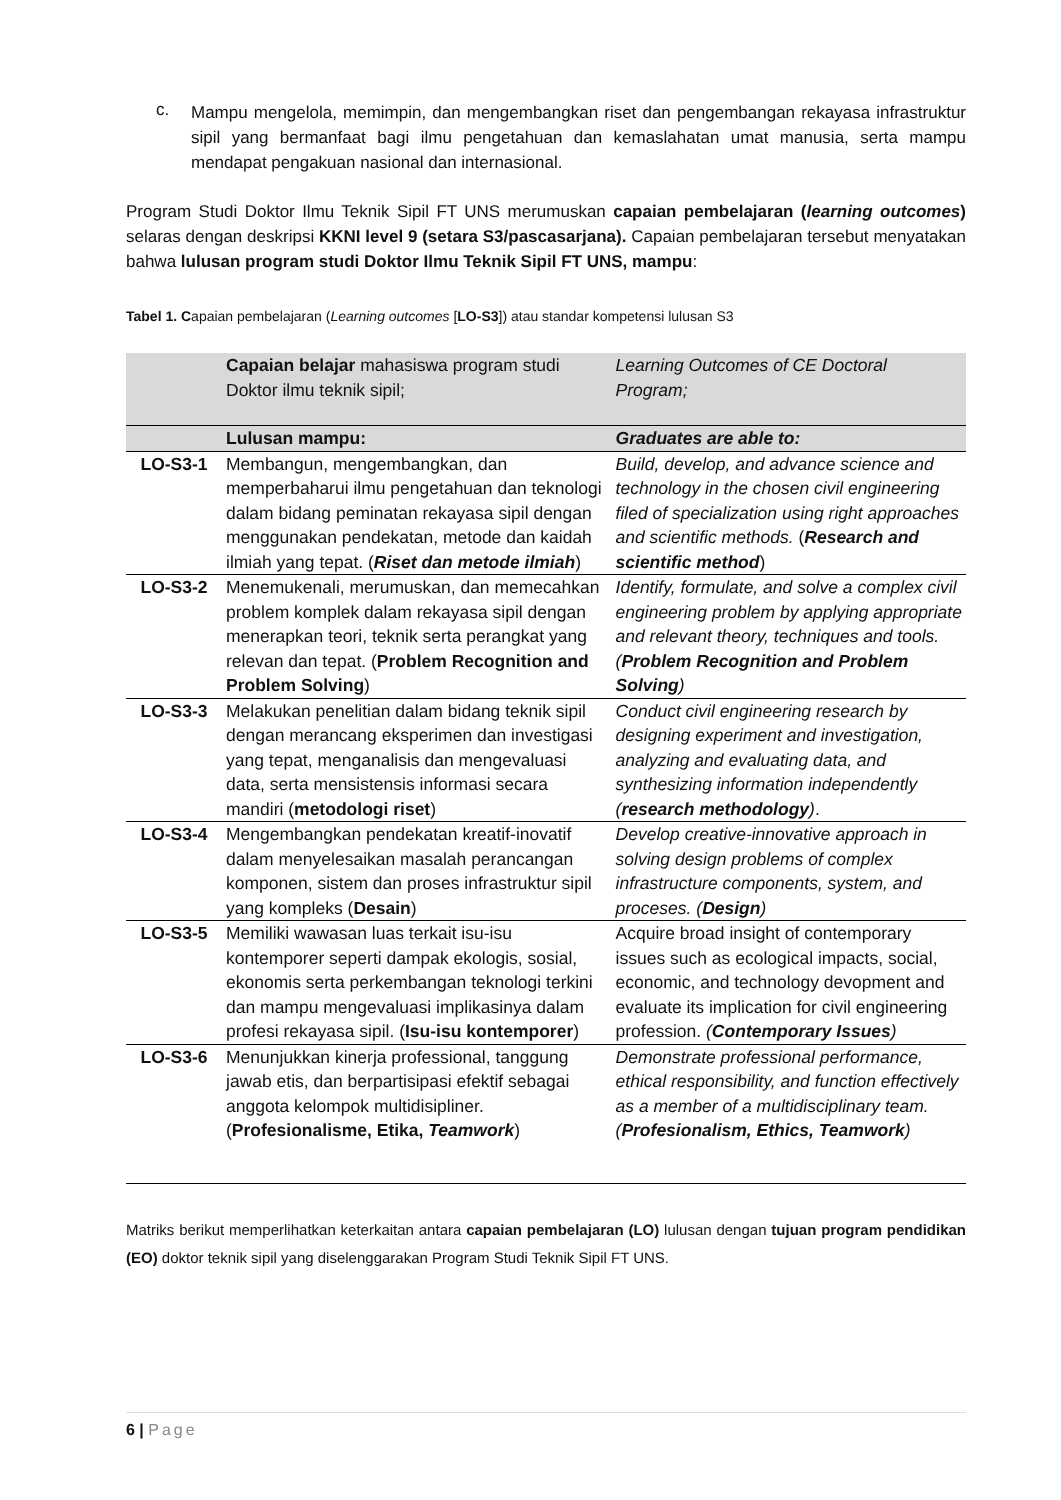c.
Mampu mengelola, memimpin, dan mengembangkan riset dan pengembangan rekayasa infrastruktur sipil yang bermanfaat bagi ilmu pengetahuan dan kemaslahatan umat manusia, serta mampu mendapat pengakuan nasional dan internasional.
Program Studi Doktor Ilmu Teknik Sipil FT UNS merumuskan capaian pembelajaran (learning outcomes) selaras dengan deskripsi KKNI level 9 (setara S3/pascasarjana). Capaian pembelajaran tersebut menyatakan bahwa lulusan program studi Doktor Ilmu Teknik Sipil FT UNS, mampu:
Tabel 1. Capaian pembelajaran (Learning outcomes [LO-S3]) atau standar kompetensi lulusan S3
| | Capaian belajar mahasiswa program studi Doktor ilmu teknik sipil; | Learning Outcomes of CE Doctoral Program; |
| | Lulusan mampu: | Graduates are able to: |
| LO-S3-1 | Membangun, mengembangkan, dan memperbaharui ilmu pengetahuan dan teknologi dalam bidang peminatan rekayasa sipil dengan menggunakan pendekatan, metode dan kaidah ilmiah yang tepat. ( Riset dan metode ilmiah ) | Build, develop, and advance science and technology in the chosen civil engineering filed of specialization using right approaches and scientific methods. ( Research and scientific method ) |
| LO-S3-2 | Menemukenali, merumuskan, dan memecahkan problem komplek dalam rekayasa sipil dengan menerapkan teori, teknik serta perangkat yang relevan dan tepat. ( Problem Recognition and Problem Solving ) | Identify, formulate, and solve a complex civil engineering problem by applying appropriate and relevant theory, techniques and tools. ( Problem Recognition and Problem Solving ) |
| LO-S3-3 | Melakukan penelitian dalam bidang teknik sipil dengan merancang eksperimen dan investigasi yang tepat, menganalisis dan mengevaluasi data, serta mensistensis informasi secara mandiri ( metodologi riset ) | Conduct civil engineering research by designing experiment and investigation, analyzing and evaluating data, and synthesizing information independently ( research methodology ) . |
| LO-S3-4 | Mengembangkan pendekatan kreatif-inovatif dalam menyelesaikan masalah perancangan komponen, sistem dan proses infrastruktur sipil yang kompleks ( Desain ) | Develop creative-innovative approach in solving design problems of complex infrastructure components, system, and proceses. ( Design ) |
| LO-S3-5 | Memiliki wawasan luas terkait isu-isu kontemporer seperti dampak ekologis, sosial, ekonomis serta perkembangan teknologi terkini dan mampu mengevaluasi implikasinya dalam profesi rekayasa sipil. ( Isu-isu kontemporer ) | Acquire broad insight of contemporary issues such as ecological impacts, social, economic, and technology devopment and evaluate its implication for civil engineering profession. ( Contemporary Issues ) |
| LO-S3-6 | Menunjukkan kinerja professional, tanggung jawab etis, dan berpartisipasi efektif sebagai anggota kelompok multidisipliner. ( Profesionalisme, Etika, Teamwork ) | Demonstrate professional performance, ethical responsibility, and function effectively as a member of a multidisciplinary team. ( Profesionalism, Ethics, Teamwork ) |
Matriks berikut memperlihatkan keterkaitan antara capaian pembelajaran (LO) lulusan dengan tujuan program pendidikan (EO) doktor teknik sipil yang diselenggarakan Program Studi Teknik Sipil FT UNS.
6 | Page